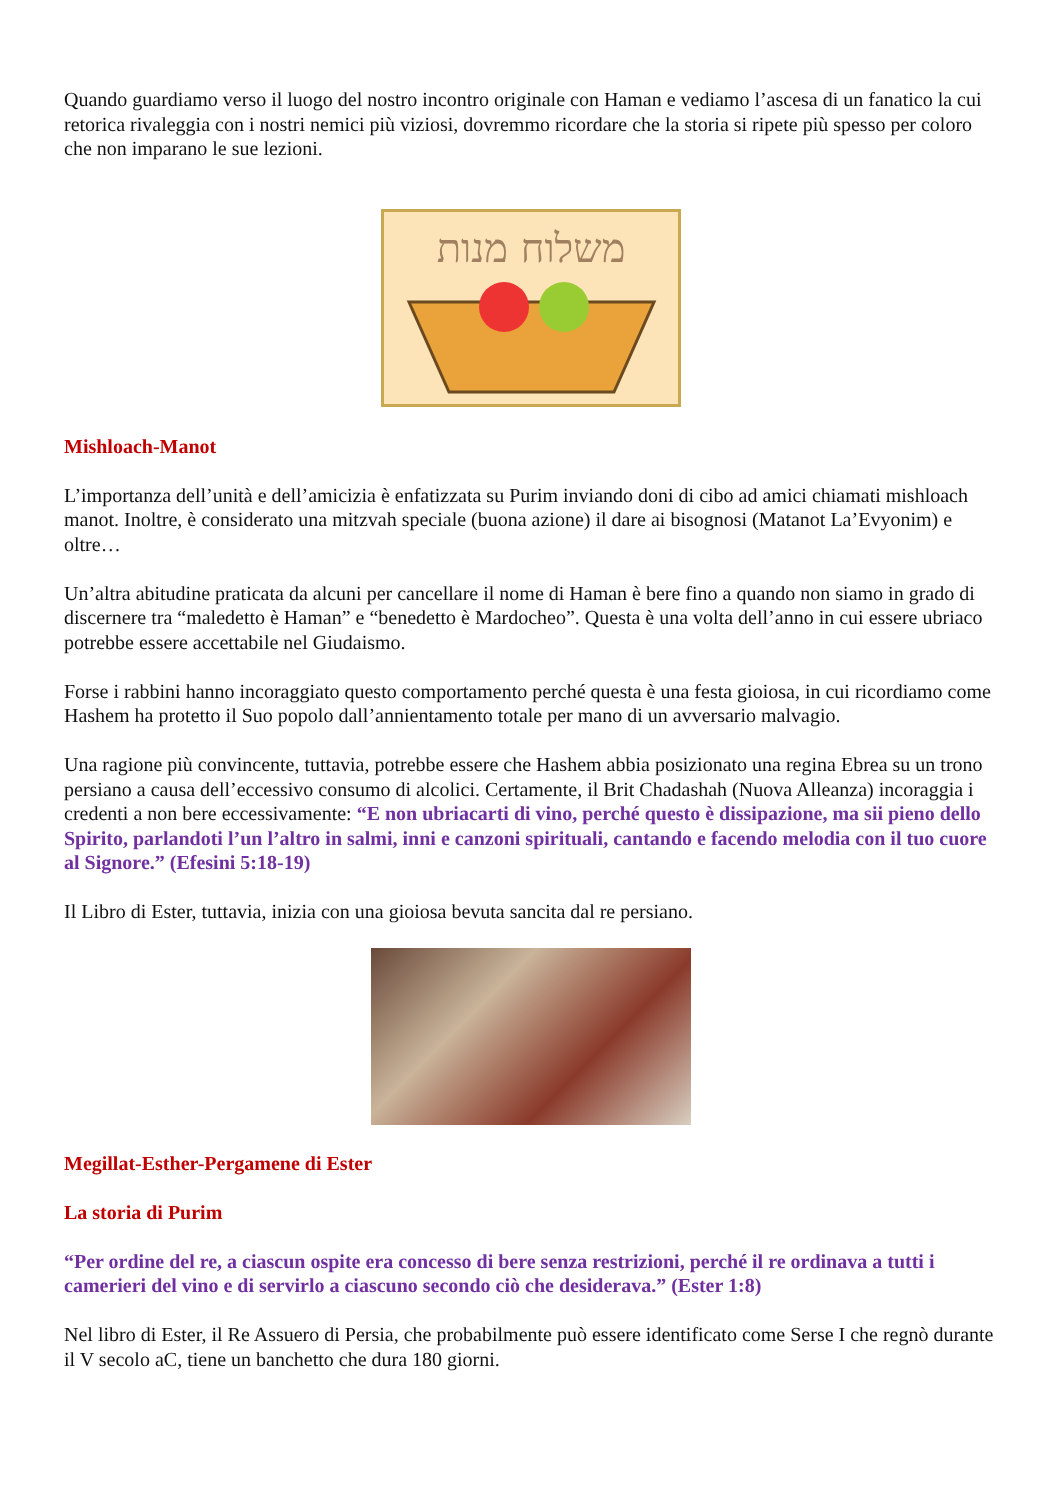Quando guardiamo verso il luogo del nostro incontro originale con Haman e vediamo l’ascesa di un fanatico la cui retorica rivaleggia con i nostri nemici più viziosi, dovremmo ricordare che la storia si ripete più spesso per coloro che non imparano le sue lezioni.
משלוח מנות
Mishloach-Manot
L’importanza dell’unità e dell’amicizia è enfatizzata su Purim inviando doni di cibo ad amici chiamati mishloach manot. Inoltre, è considerato una mitzvah speciale (buona azione) il dare ai bisognosi (Matanot La’Evyonim) e oltre…
Un’altra abitudine praticata da alcuni per cancellare il nome di Haman è bere fino a quando non siamo in grado di discernere tra “maledetto è Haman” e “benedetto è Mardocheo”. Questa è una volta dell’anno in cui essere ubriaco potrebbe essere accettabile nel Giudaismo.
Forse i rabbini hanno incoraggiato questo comportamento perché questa è una festa gioiosa, in cui ricordiamo come Hashem ha protetto il Suo popolo dall’annientamento totale per mano di un avversario malvagio.
Una ragione più convincente, tuttavia, potrebbe essere che Hashem abbia posizionato una regina Ebrea su un trono persiano a causa dell’eccessivo consumo di alcolici. Certamente, il Brit Chadashah (Nuova Alleanza) incoraggia i credenti a non bere eccessivamente: “E non ubriacarti di vino, perché questo è dissipazione, ma sii pieno dello Spirito, parlandoti l’un l’altro in salmi, inni e canzoni spirituali, cantando e facendo melodia con il tuo cuore al Signore.” (Efesini 5:18-19)
Il Libro di Ester, tuttavia, inizia con una gioiosa bevuta sancita dal re persiano.
Megillat-Esther-Pergamene di Ester
La storia di Purim
“Per ordine del re, a ciascun ospite era concesso di bere senza restrizioni, perché il re ordinava a tutti i camerieri del vino e di servirlo a ciascuno secondo ciò che desiderava.” (Ester 1:8)
Nel libro di Ester, il Re Assuero di Persia, che probabilmente può essere identificato come Serse I che regnò durante il V secolo aC, tiene un banchetto che dura 180 giorni.